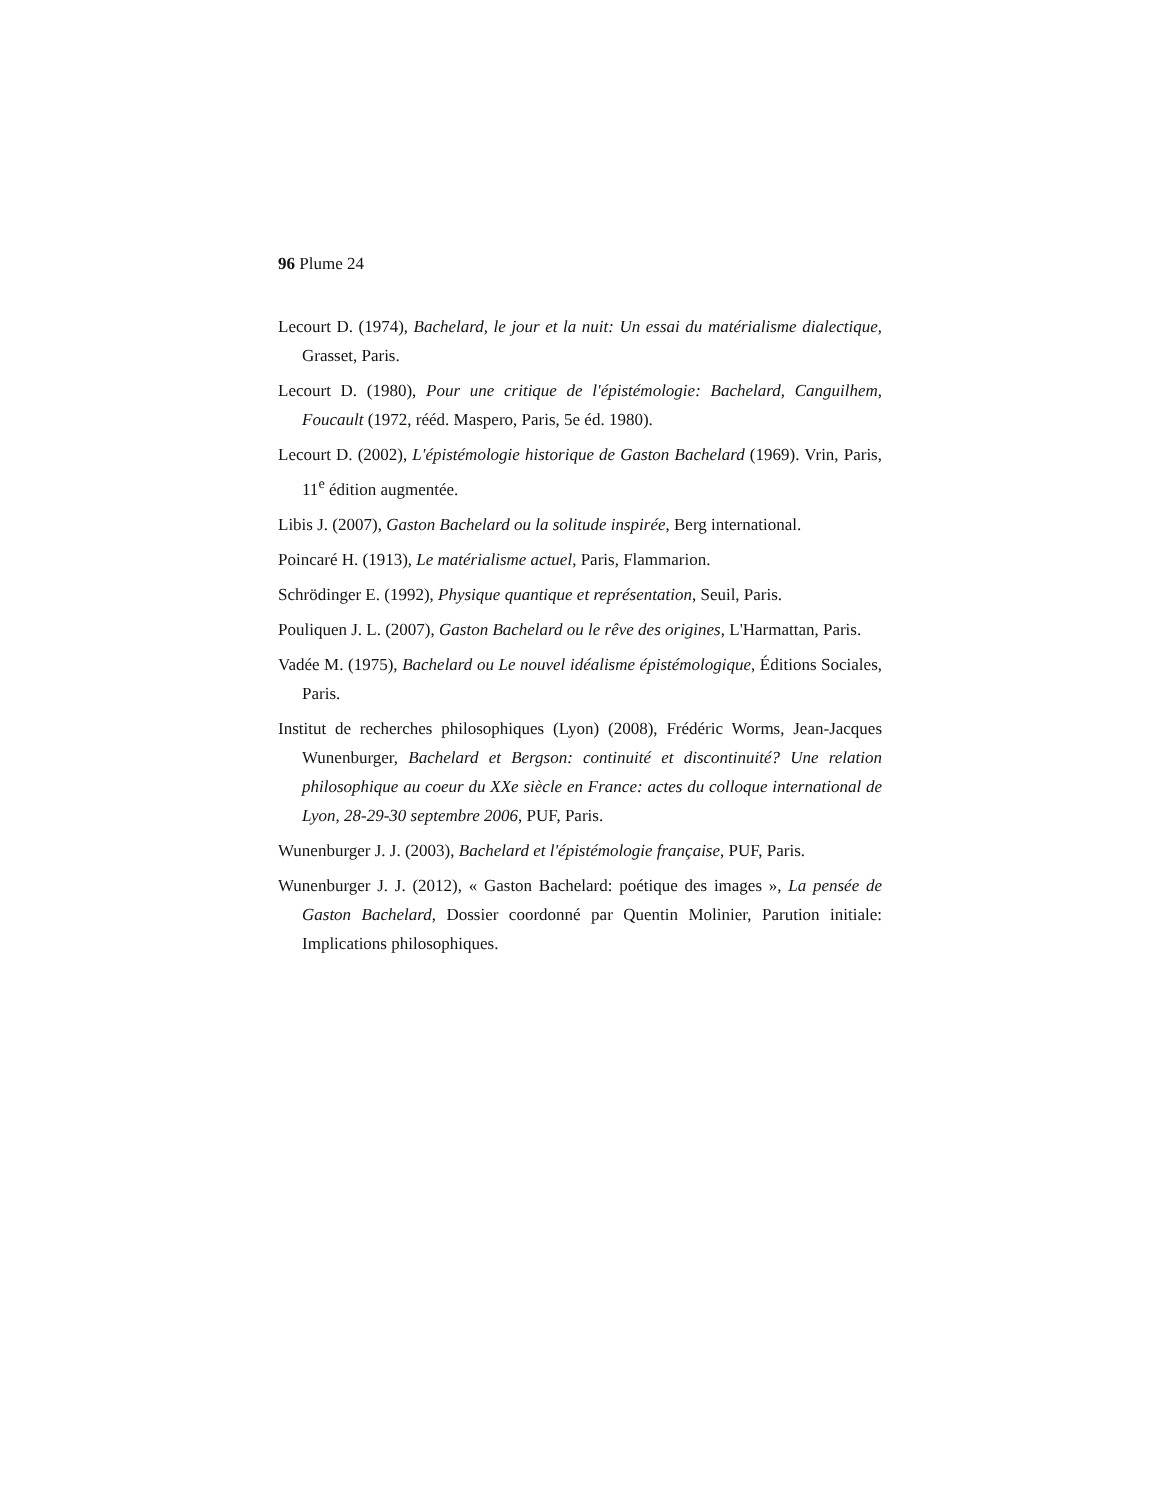96 Plume 24
Lecourt D. (1974), Bachelard, le jour et la nuit: Un essai du matérialisme dialectique, Grasset, Paris.
Lecourt D. (1980), Pour une critique de l'épistémologie: Bachelard, Canguilhem, Foucault (1972, rééd. Maspero, Paris, 5e éd. 1980).
Lecourt D. (2002), L'épistémologie historique de Gaston Bachelard (1969). Vrin, Paris, 11<sup>e</sup> édition augmentée.
Libis J. (2007), Gaston Bachelard ou la solitude inspirée, Berg international.
Poincaré H. (1913), Le matérialisme actuel, Paris, Flammarion.
Schrödinger E. (1992), Physique quantique et représentation, Seuil, Paris.
Pouliquen J. L. (2007), Gaston Bachelard ou le rêve des origines, L'Harmattan, Paris.
Vadée M. (1975), Bachelard ou Le nouvel idéalisme épistémologique, Éditions Sociales, Paris.
Institut de recherches philosophiques (Lyon) (2008), Frédéric Worms, Jean-Jacques Wunenburger, Bachelard et Bergson: continuité et discontinuité? Une relation philosophique au coeur du XXe siècle en France: actes du colloque international de Lyon, 28-29-30 septembre 2006, PUF, Paris.
Wunenburger J. J. (2003), Bachelard et l'épistémologie française, PUF, Paris.
Wunenburger J. J. (2012), « Gaston Bachelard: poétique des images », La pensée de Gaston Bachelard, Dossier coordonné par Quentin Molinier, Parution initiale: Implications philosophiques.